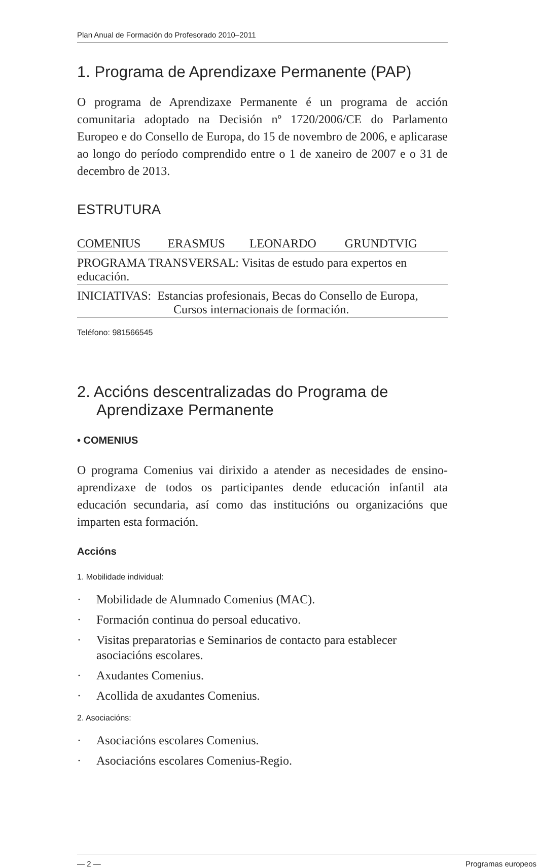Plan Anual de Formación do Profesorado 2010–2011
1. Programa de Aprendizaxe Permanente (PAP)
O programa de Aprendizaxe Permanente é un programa de acción comunitaria adoptado na Decisión nº 1720/2006/CE do Parlamento Europeo e do Consello de Europa, do 15 de novembro de 2006, e aplicarase ao longo do período comprendido entre o 1 de xaneiro de 2007 e o 31 de decembro de 2013.
ESTRUTURA
| COMENIUS | ERASMUS | LEONARDO | GRUNDTVIG |
| PROGRAMA TRANSVERSAL: Visitas de estudo para expertos en educación. | | | |
| INICIATIVAS: Estancias profesionais, Becas do Consello de Europa, Cursos internacionais de formación. | | | |
Teléfono: 981566545
2. Accións descentralizadas do Programa de Aprendizaxe Permanente
• COMENIUS
O programa Comenius vai dirixido a atender as necesidades de ensino-aprendizaxe de todos os participantes dende educación infantil ata educación secundaria, así como das institucións ou organizacións que imparten esta formación.
Accións
1. Mobilidade individual:
· Mobilidade de Alumnado Comenius (MAC).
· Formación continua do persoal educativo.
· Visitas preparatorias e Seminarios de contacto para establecer asociacións escolares.
· Axudantes Comenius.
· Acollida de axudantes Comenius.
2. Asociacións:
· Asociacións escolares Comenius.
· Asociacións escolares Comenius-Regio.
— 2 — Programas europeos